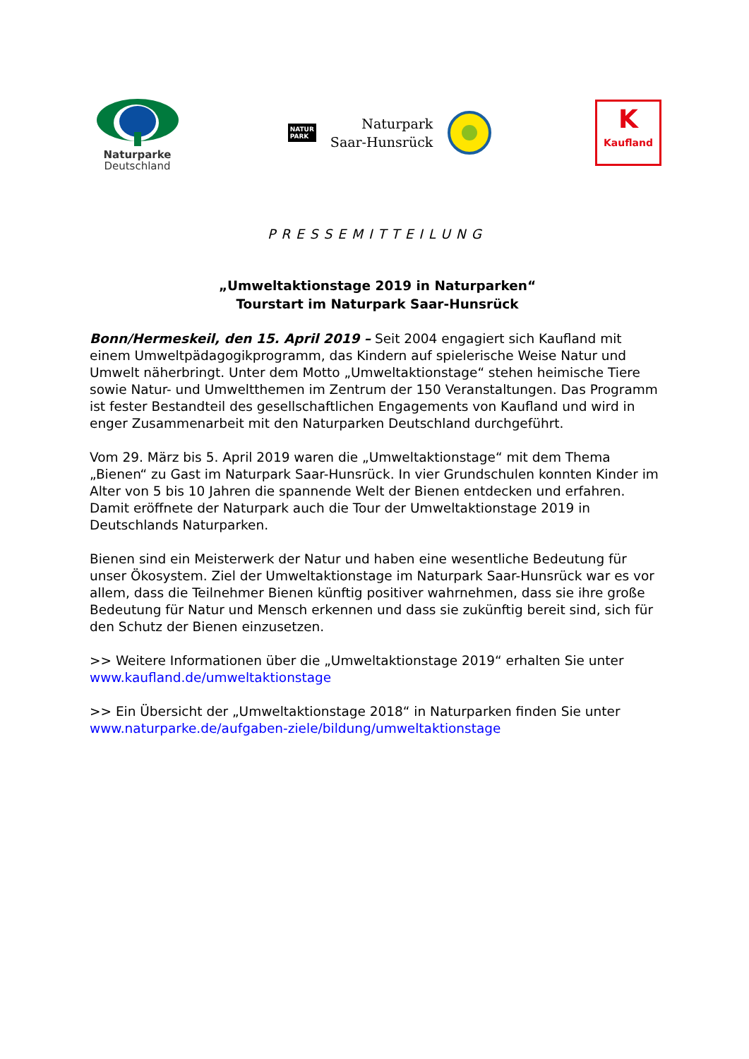Naturparke
Deutschland
NATUR
PARK
Naturpark
Saar-Hunsrück
K
Kaufland
PRESSEMITTEILUNG
„Umweltaktionstage 2019 in Naturparken“
Tourstart im Naturpark Saar-Hunsrück
Bonn/Hermeskeil, den 15. April 2019 – Seit 2004 engagiert sich Kaufland mit einem Umweltpädagogikprogramm, das Kindern auf spielerische Weise Natur und Umwelt näherbringt. Unter dem Motto „Umweltaktionstage“ stehen heimische Tiere sowie Natur- und Umweltthemen im Zentrum der 150 Veranstaltungen. Das Programm ist fester Bestandteil des gesellschaftlichen Engagements von Kaufland und wird in enger Zusammenarbeit mit den Naturparken Deutschland durchgeführt.
Vom 29. März bis 5. April 2019 waren die „Umweltaktionstage“ mit dem Thema „Bienen“ zu Gast im Naturpark Saar-Hunsrück. In vier Grundschulen konnten Kinder im Alter von 5 bis 10 Jahren die spannende Welt der Bienen entdecken und erfahren. Damit eröffnete der Naturpark auch die Tour der Umweltaktionstage 2019 in Deutschlands Naturparken.
Bienen sind ein Meisterwerk der Natur und haben eine wesentliche Bedeutung für unser Ökosystem. Ziel der Umweltaktionstage im Naturpark Saar-Hunsrück war es vor allem, dass die Teilnehmer Bienen künftig positiver wahrnehmen, dass sie ihre große Bedeutung für Natur und Mensch erkennen und dass sie zukünftig bereit sind, sich für den Schutz der Bienen einzusetzen.
>> Weitere Informationen über die „Umweltaktionstage 2019“ erhalten Sie unter www.kaufland.de/umweltaktionstage
>> Ein Übersicht der „Umweltaktionstage 2018“ in Naturparken finden Sie unter www.naturparke.de/aufgaben-ziele/bildung/umweltaktionstage